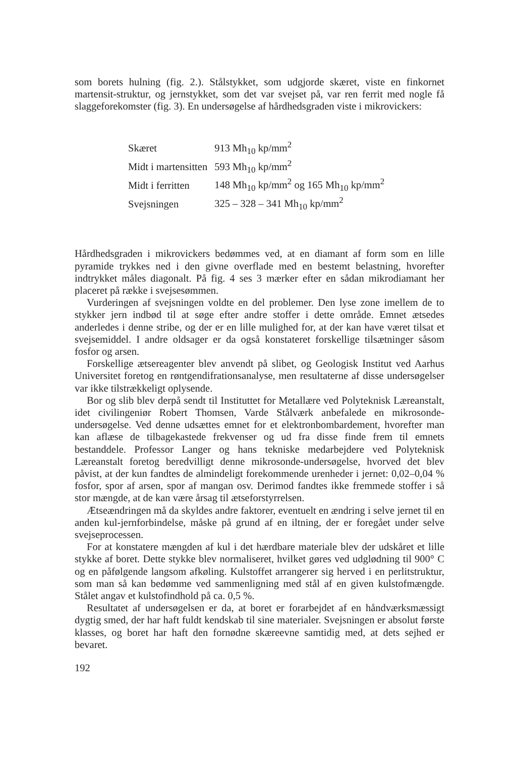som borets hulning (fig. 2.). Stålstykket, som udgjorde skæret, viste en finkornet martensit-struktur, og jernstykket, som det var svejset på, var ren ferrit med nogle få slaggeforekomster (fig. 3). En undersøgelse af hårdhedsgraden viste i mikrovickers:
| Skæret | 913 Mh<sub>10</sub> kp/mm<sup>2</sup> |
| Midt i martensitten | 593 Mh<sub>10</sub> kp/mm<sup>2</sup> |
| Midt i ferritten | 148 Mh<sub>10</sub> kp/mm<sup>2</sup> og 165 Mh<sub>10</sub> kp/mm<sup>2</sup> |
| Svejsningen | 325 – 328 – 341 Mh<sub>10</sub> kp/mm<sup>2</sup> |
Hårdhedsgraden i mikrovickers bedømmes ved, at en diamant af form som en lille pyramide trykkes ned i den givne overflade med en bestemt belastning, hvorefter indtrykket måles diagonalt. På fig. 4 ses 3 mærker efter en sådan mikrodiamant her placeret på række i svejsesømmen.
Vurderingen af svejsningen voldte en del problemer. Den lyse zone imellem de to stykker jern indbød til at søge efter andre stoffer i dette område. Emnet ætsedes anderledes i denne stribe, og der er en lille mulighed for, at der kan have været tilsat et svejsemiddel. I andre oldsager er da også konstateret forskellige tilsætninger såsom fosfor og arsen.
Forskellige ætsereagenter blev anvendt på slibet, og Geologisk Institut ved Aarhus Universitet foretog en røntgendifrationsanalyse, men resultaterne af disse undersøgelser var ikke tilstrækkeligt oplysende.
Bor og slib blev derpå sendt til Instituttet for Metallære ved Polyteknisk Læreanstalt, idet civilingeniør Robert Thomsen, Varde Stålværk anbefalede en mikrosonde-undersøgelse. Ved denne udsættes emnet for et elektronbombardement, hvorefter man kan aflæse de tilbagekastede frekvenser og ud fra disse finde frem til emnets bestanddele. Professor Langer og hans tekniske medarbejdere ved Polyteknisk Læreanstalt foretog beredvilligt denne mikrosonde-undersøgelse, hvorved det blev påvist, at der kun fandtes de almindeligt forekommende urenheder i jernet: 0,02–0,04 % fosfor, spor af arsen, spor af mangan osv. Derimod fandtes ikke fremmede stoffer i så stor mængde, at de kan være årsag til ætseforstyrrelsen.
Ætseændringen må da skyldes andre faktorer, eventuelt en ændring i selve jernet til en anden kul-jernforbindelse, måske på grund af en iltning, der er foregået under selve svejseprocessen.
For at konstatere mængden af kul i det hærdbare materiale blev der udskåret et lille stykke af boret. Dette stykke blev normaliseret, hvilket gøres ved udglødning til 900° C og en påfølgende langsom afkøling. Kulstoffet arrangerer sig herved i en perlitstruktur, som man så kan bedømme ved sammenligning med stål af en given kulstofmængde. Stålet angav et kulstofindhold på ca. 0,5 %.
Resultatet af undersøgelsen er da, at boret er forarbejdet af en håndværksmæssigt dygtig smed, der har haft fuldt kendskab til sine materialer. Svejsningen er absolut første klasses, og boret har haft den fornødne skæreevne samtidig med, at dets sejhed er bevaret.
192